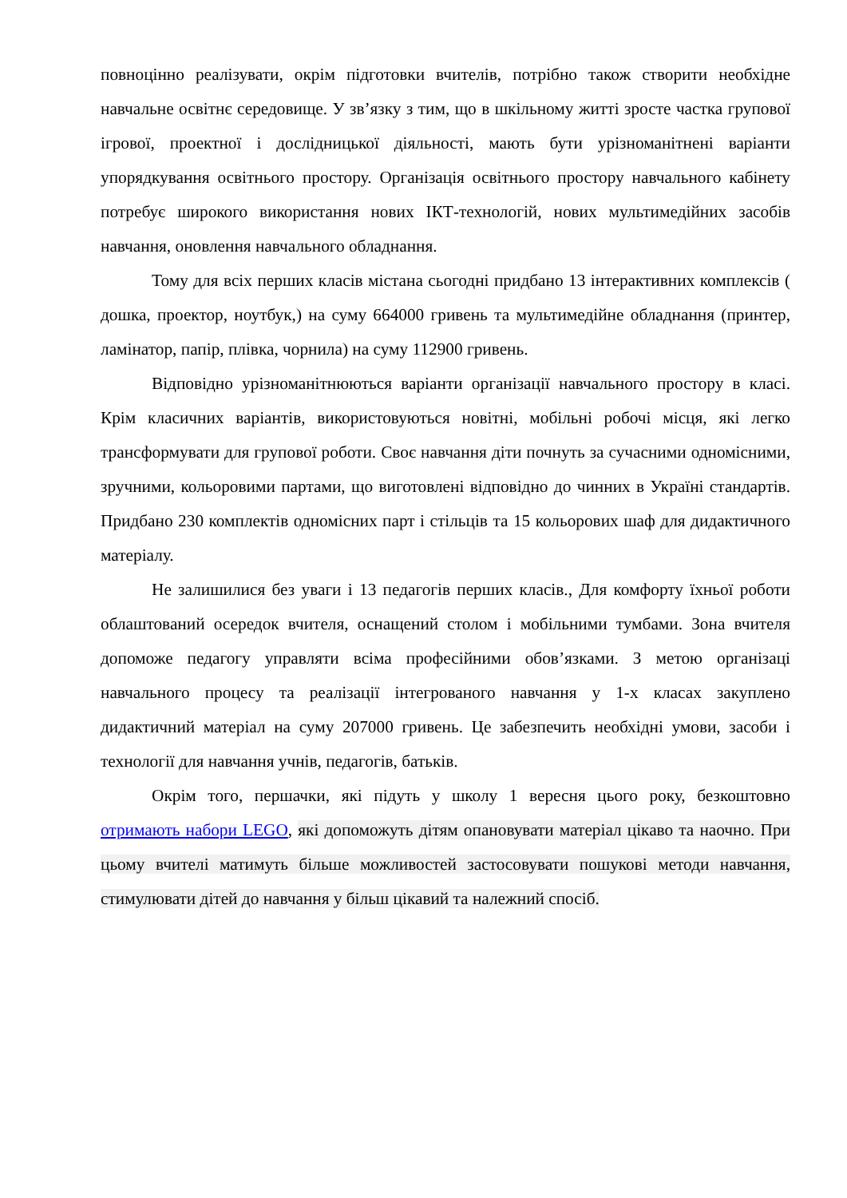повноцінно реалізувати, окрім підготовки вчителів, потрібно також створити необхідне навчальне освітнє середовище. У зв’язку з тим, що в шкільному житті зросте частка групової ігрової, проектної і дослідницької діяльності, мають бути урізноманітнені варіанти упорядкування освітнього простору. Організація освітнього простору навчального кабінету потребує широкого використання нових ІКТ-технологій, нових мультимедійних засобів навчання, оновлення навчального обладнання.
Тому для всіх перших класів містана сьогодні придбано 13 інтерактивних комплексів ( дошка, проектор, ноутбук,) на суму 664000 гривень та мультимедійне обладнання (принтер, ламінатор, папір, плівка, чорнила) на суму 112900 гривень.
Відповідно урізноманітнюються варіанти організації навчального простору в класі. Крім класичних варіантів, використовуються новітні, мобільні робочі місця, які легко трансформувати для групової роботи. Своє навчання діти почнуть за сучасними одномісними, зручними, кольоровими партами, що виготовлені відповідно до чинних в Україні стандартів. Придбано 230 комплектів одномісних парт і стільців та 15 кольорових шаф для дидактичного матеріалу.
Не залишилися без уваги і 13 педагогів перших класів., Для комфорту їхньої роботи облаштований осередок вчителя, оснащений столом і мобільними тумбами. Зона вчителя допоможе педагогу управляти всіма професійними обов’язками. З метою організаці навчального процесу та реалізації інтегрованого навчання у 1-х класах закуплено дидактичний матеріал на суму 207000 гривень. Це забезпечить необхідні умови, засоби і технології для навчання учнів, педагогів, батьків.
Окрім того, першачки, які підуть у школу 1 вересня цього року, безкоштовно отримають набори LEGO, які допоможуть дітям опановувати матеріал цікаво та наочно. При цьому вчителі матимуть більше можливостей застосовувати пошукові методи навчання, стимулювати дітей до навчання у більш цікавий та належний спосіб.